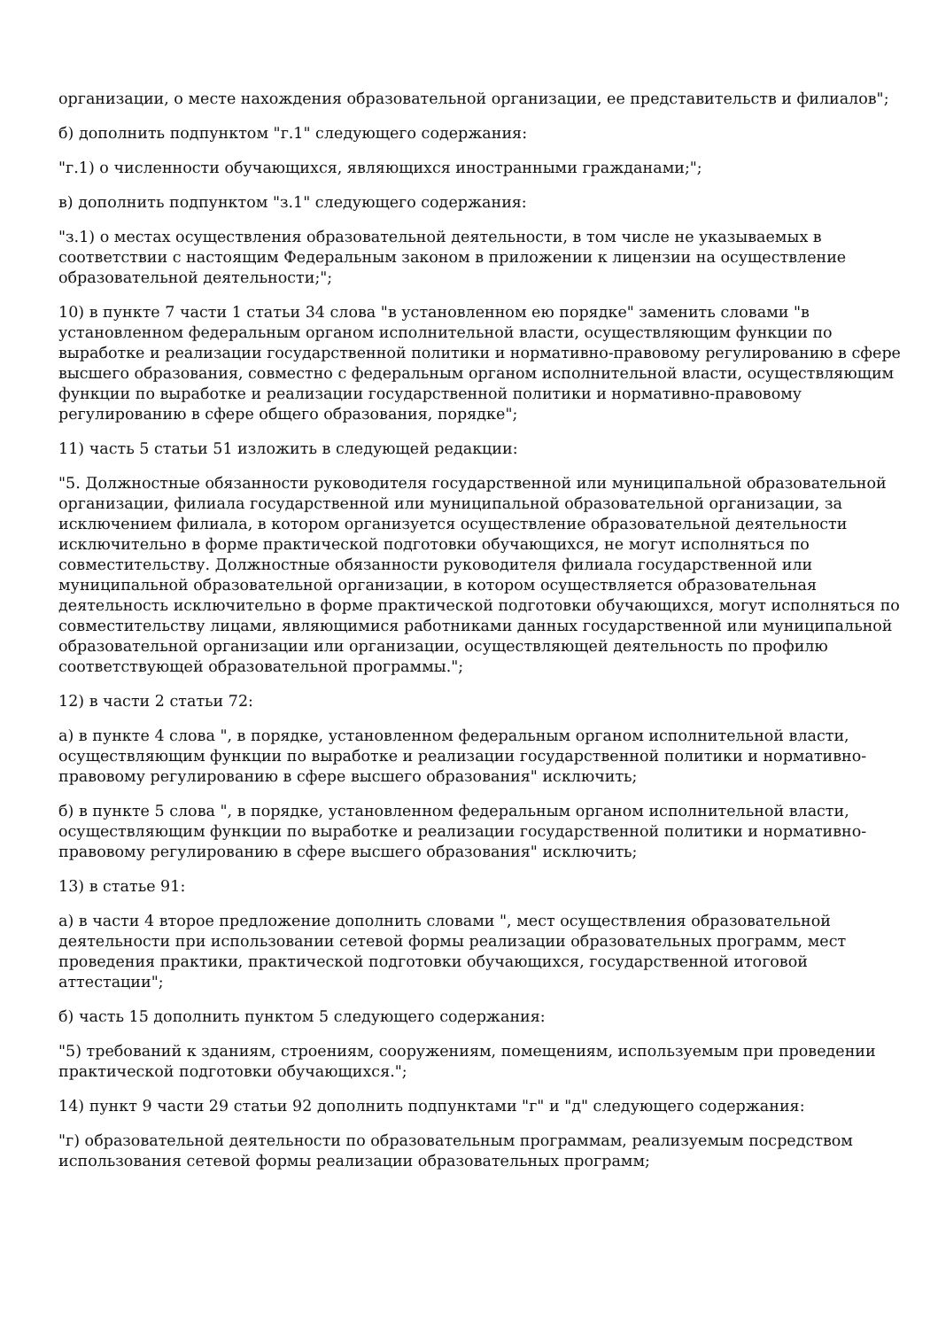организации, о месте нахождения образовательной организации, ее представительств и филиалов";
б) дополнить подпунктом "г.1" следующего содержания:
"г.1) о численности обучающихся, являющихся иностранными гражданами;";
в) дополнить подпунктом "з.1" следующего содержания:
"з.1) о местах осуществления образовательной деятельности, в том числе не указываемых в соответствии с настоящим Федеральным законом в приложении к лицензии на осуществление образовательной деятельности;";
10) в пункте 7 части 1 статьи 34 слова "в установленном ею порядке" заменить словами "в установленном федеральным органом исполнительной власти, осуществляющим функции по выработке и реализации государственной политики и нормативно-правовому регулированию в сфере высшего образования, совместно с федеральным органом исполнительной власти, осуществляющим функции по выработке и реализации государственной политики и нормативно-правовому регулированию в сфере общего образования, порядке";
11) часть 5 статьи 51 изложить в следующей редакции:
"5. Должностные обязанности руководителя государственной или муниципальной образовательной организации, филиала государственной или муниципальной образовательной организации, за исключением филиала, в котором организуется осуществление образовательной деятельности исключительно в форме практической подготовки обучающихся, не могут исполняться по совместительству. Должностные обязанности руководителя филиала государственной или муниципальной образовательной организации, в котором осуществляется образовательная деятельность исключительно в форме практической подготовки обучающихся, могут исполняться по совместительству лицами, являющимися работниками данных государственной или муниципальной образовательной организации или организации, осуществляющей деятельность по профилю соответствующей образовательной программы.";
12) в части 2 статьи 72:
а) в пункте 4 слова ", в порядке, установленном федеральным органом исполнительной власти, осуществляющим функции по выработке и реализации государственной политики и нормативно-правовому регулированию в сфере высшего образования" исключить;
б) в пункте 5 слова ", в порядке, установленном федеральным органом исполнительной власти, осуществляющим функции по выработке и реализации государственной политики и нормативно-правовому регулированию в сфере высшего образования" исключить;
13) в статье 91:
а) в части 4 второе предложение дополнить словами ", мест осуществления образовательной деятельности при использовании сетевой формы реализации образовательных программ, мест проведения практики, практической подготовки обучающихся, государственной итоговой аттестации";
б) часть 15 дополнить пунктом 5 следующего содержания:
"5) требований к зданиям, строениям, сооружениям, помещениям, используемым при проведении практической подготовки обучающихся.";
14) пункт 9 части 29 статьи 92 дополнить подпунктами "г" и "д" следующего содержания:
"г) образовательной деятельности по образовательным программам, реализуемым посредством использования сетевой формы реализации образовательных программ;